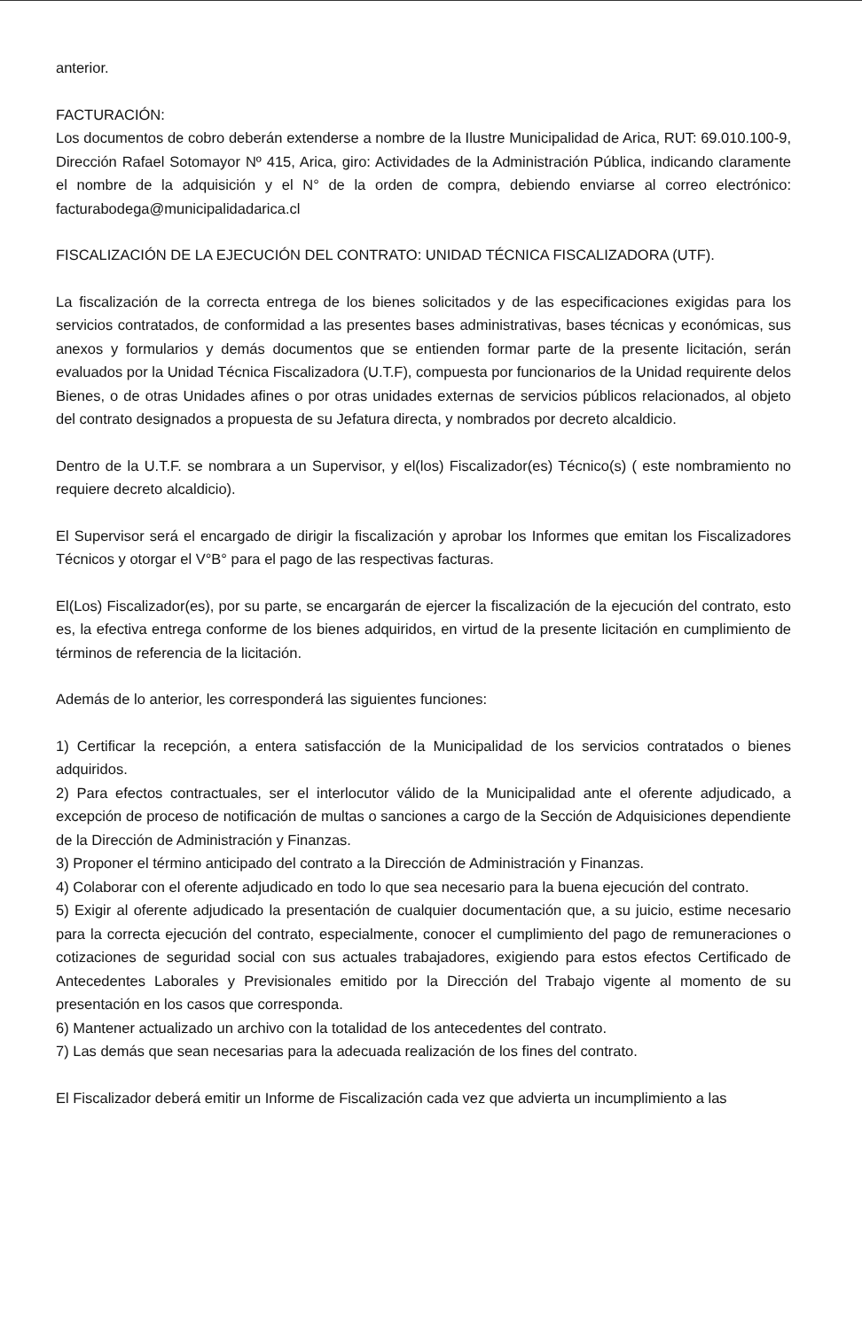anterior.
FACTURACIÓN:
Los documentos de cobro deberán extenderse a nombre de la Ilustre Municipalidad de Arica, RUT: 69.010.100-9, Dirección Rafael Sotomayor Nº 415, Arica, giro: Actividades de la Administración Pública, indicando claramente el nombre de la adquisición y el N° de la orden de compra, debiendo enviarse al correo electrónico: facturabodega@municipalidadarica.cl
FISCALIZACIÓN DE LA EJECUCIÓN DEL CONTRATO: UNIDAD TÉCNICA FISCALIZADORA (UTF).
La fiscalización de la correcta entrega de los bienes solicitados y de las especificaciones exigidas para los servicios contratados, de conformidad a las presentes bases administrativas, bases técnicas y económicas, sus anexos y formularios y demás documentos que se entienden formar parte de la presente licitación, serán evaluados por la Unidad Técnica Fiscalizadora (U.T.F), compuesta por funcionarios de la Unidad requirente delos Bienes, o de otras Unidades afines o por otras unidades externas de servicios públicos relacionados, al objeto del contrato designados a propuesta de su Jefatura directa, y nombrados por decreto alcaldicio.
Dentro de la U.T.F. se nombrara a un Supervisor, y el(los) Fiscalizador(es) Técnico(s) ( este nombramiento no requiere decreto alcaldicio).
El Supervisor será el encargado de dirigir la fiscalización y aprobar los Informes que emitan los Fiscalizadores Técnicos y otorgar el V°B° para el pago de las respectivas facturas.
El(Los) Fiscalizador(es), por su parte, se encargarán de ejercer la fiscalización de la ejecución del contrato, esto es, la efectiva entrega conforme de los bienes adquiridos, en virtud de la presente licitación en cumplimiento de términos de referencia de la licitación.
Además de lo anterior, les corresponderá las siguientes funciones:
1) Certificar la recepción, a entera satisfacción de la Municipalidad de los servicios contratados o bienes adquiridos.
2) Para efectos contractuales, ser el interlocutor válido de la Municipalidad ante el oferente adjudicado, a excepción de proceso de notificación de multas o sanciones a cargo de la Sección de Adquisiciones dependiente de la Dirección de Administración y Finanzas.
3) Proponer el término anticipado del contrato a la Dirección de Administración y Finanzas.
4) Colaborar con el oferente adjudicado en todo lo que sea necesario para la buena ejecución del contrato.
5) Exigir al oferente adjudicado la presentación de cualquier documentación que, a su juicio, estime necesario para la correcta ejecución del contrato, especialmente, conocer el cumplimiento del pago de remuneraciones o cotizaciones de seguridad social con sus actuales trabajadores, exigiendo para estos efectos Certificado de Antecedentes Laborales y Previsionales emitido por la Dirección del Trabajo vigente al momento de su presentación en los casos que corresponda.
6) Mantener actualizado un archivo con la totalidad de los antecedentes del contrato.
7) Las demás que sean necesarias para la adecuada realización de los fines del contrato.
El Fiscalizador deberá emitir un Informe de Fiscalización cada vez que advierta un incumplimiento a las